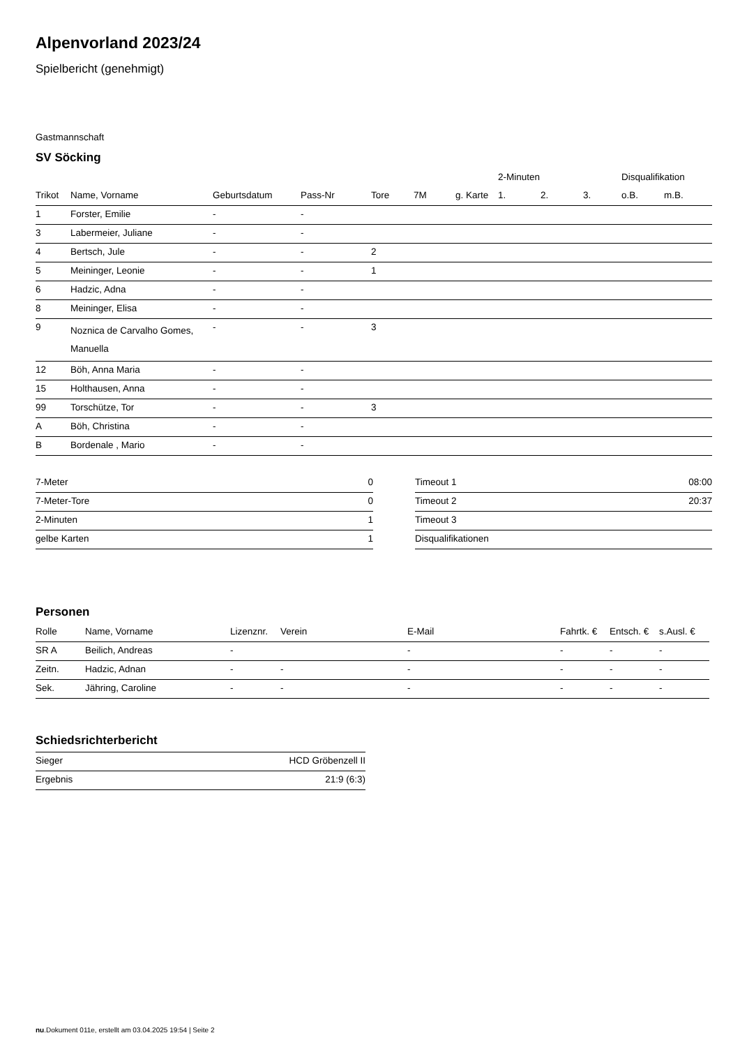Alpenvorland 2023/24
Spielbericht (genehmigt)
Gastmannschaft
SV Söcking
| | | | | | | | 2-Minuten | | | Disqualifikation | |
| --- | --- | --- | --- | --- | --- | --- | --- | --- | --- | --- | --- |
| Trikot | Name, Vorname | Geburtsdatum | Pass-Nr | Tore | 7M | g. Karte | 1. | 2. | 3. | o.B. | m.B. |
| 1 | Forster, Emilie | - | - | | | | | | | | |
| 3 | Labermeier, Juliane | - | - | | | | | | | | |
| 4 | Bertsch, Jule | - | - | 2 | | | | | | | |
| 5 | Meininger, Leonie | - | - | 1 | | | | | | | |
| 6 | Hadzic, Adna | - | - | | | | | | | | |
| 8 | Meininger, Elisa | - | - | | | | | | | | |
| 9 | Noznica de Carvalho Gomes, Manuella | - | - | 3 | | | | | | | |
| 12 | Böh, Anna Maria | - | - | | | | | | | | |
| 15 | Holthausen, Anna | - | - | | | | | | | | |
| 99 | Torschütze, Tor | - | - | 3 | | | | | | | |
| A | Böh, Christina | - | - | | | | | | | | |
| B | Bordenale , Mario | - | - | | | | | | | | |
| 7-Meter | 0 |
| 7-Meter-Tore | 0 |
| 2-Minuten | 1 |
| gelbe Karten | 1 |
| Timeout 1 | 08:00 |
| Timeout 2 | 20:37 |
| Timeout 3 | |
| Disqualifikationen | |
Personen
| Rolle | Name, Vorname | Lizenznr. | Verein | E-Mail | Fahrtk. € | Entsch. € | s.Ausl. € |
| --- | --- | --- | --- | --- | --- | --- | --- |
| SR A | Beilich, Andreas | - | | - | - | - | - |
| Zeitn. | Hadzic, Adnan | - | - | - | - | - | - |
| Sek. | Jähring, Caroline | - | - | - | - | - | - |
Schiedsrichterbericht
| Sieger | HCD Gröbenzell II |
| Ergebnis | 21:9 (6:3) |
nu.Dokument 011e, erstellt am 03.04.2025 19:54 | Seite 2